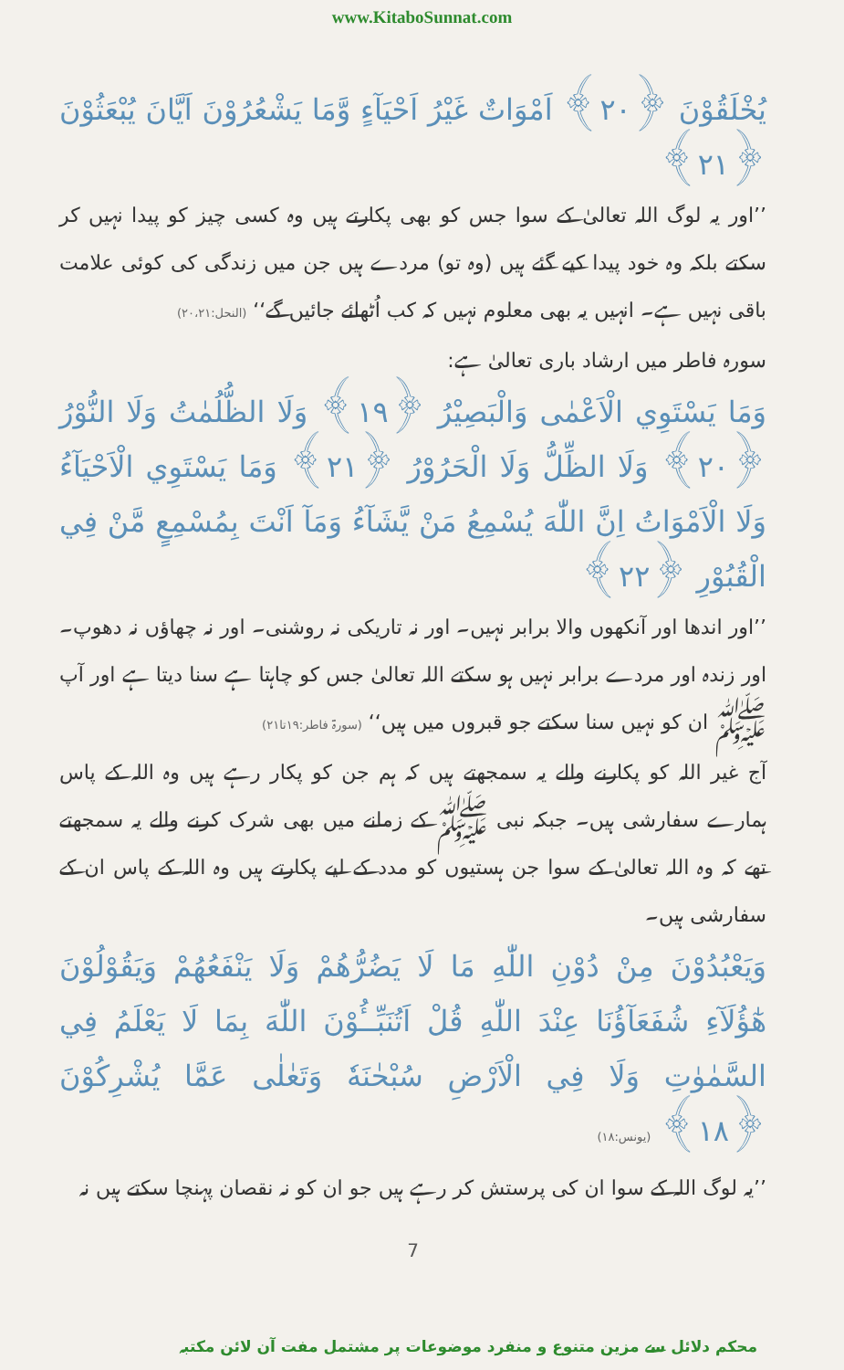www.KitaboSunnat.com
يُخْلَقُوْنَ ﴿٢٠﴾ اَمْوَاتٌ غَيْرُ اَحْيَآءٍ وَّمَا يَشْعُرُوْنَ اَيَّانَ يُبْعَثُوْنَ ﴿٢١﴾
’’اور یہ لوگ اللہ تعالیٰ کے سوا جس کو بھی پکارتے ہیں وہ کسی چیز کو پیدا نہیں کر سکتے بلکہ وہ خود پیدا کیے گئے ہیں (وہ تو) مردے ہیں جن میں زندگی کی کوئی علامت باقی نہیں ہے۔ انہیں یہ بھی معلوم نہیں کہ کب اُٹھائے جائیں گے‘‘ (النحل:۲۰،۲۱)
سورہ فاطر میں ارشاد باری تعالیٰ ہے:
وَمَا يَسْتَوِي الْاَعْمٰى وَالْبَصِيْرُ ﴿١٩﴾ وَلَا الظُّلُمٰتُ وَلَا النُّوْرُ ﴿٢٠﴾ وَلَا الظِّلُّ وَلَا الْحَرُوْرُ ﴿٢١﴾ وَمَا يَسْتَوِي الْاَحْيَآءُ وَلَا الْاَمْوَاتُ اِنَّ اللّٰهَ يُسْمِعُ مَنْ يَّشَآءُ وَمَآ اَنْتَ بِمُسْمِعٍ مَّنْ فِي الْقُبُوْرِ ﴿٢٢﴾
’’اور اندھا اور آنکھوں والا برابر نہیں۔ اور نہ تاریکی نہ روشنی۔ اور نہ چھاؤں نہ دھوپ۔ اور زندہ اور مردے برابر نہیں ہو سکتے اللہ تعالیٰ جس کو چاہتا ہے سنا دیتا ہے اور آپ ﷺ ان کو نہیں سنا سکتے جو قبروں میں ہیں‘‘ (سورۃ فاطر:۱۹تا۲۱)
آج غیر اللہ کو پکارنے والے یہ سمجھتے ہیں کہ ہم جن کو پکار رہے ہیں وہ اللہ کے پاس ہمارے سفارشی ہیں۔ جبکہ نبی ﷺ کے زمانے میں بھی شرک کرنے والے یہ سمجھتے تھے کہ وہ اللہ تعالیٰ کے سوا جن ہستیوں کو مدد کے لیے پکارتے ہیں وہ اللہ کے پاس ان کے سفارشی ہیں۔
وَيَعْبُدُوْنَ مِنْ دُوْنِ اللّٰهِ مَا لَا يَضُرُّهُمْ وَلَا يَنْفَعُهُمْ وَيَقُوْلُوْنَ هٰٓؤُلَآءِ شُفَعَآؤُنَا عِنْدَ اللّٰهِ قُلْ اَتُنَبِّــُٔوْنَ اللّٰهَ بِمَا لَا يَعْلَمُ فِي السَّمٰوٰتِ وَلَا فِي الْاَرْضِ سُبْحٰنَهٗ وَتَعٰلٰى عَمَّا يُشْرِكُوْنَ ﴿١٨﴾ (یونس:۱۸)
’’یہ لوگ اللہ کے سوا ان کی پرستش کر رہے ہیں جو ان کو نہ نقصان پہنچا سکتے ہیں نہ
7
محکم دلائل سے مزین متنوع و منفرد موضوعات پر مشتمل مفت آن لائن مکتبہ